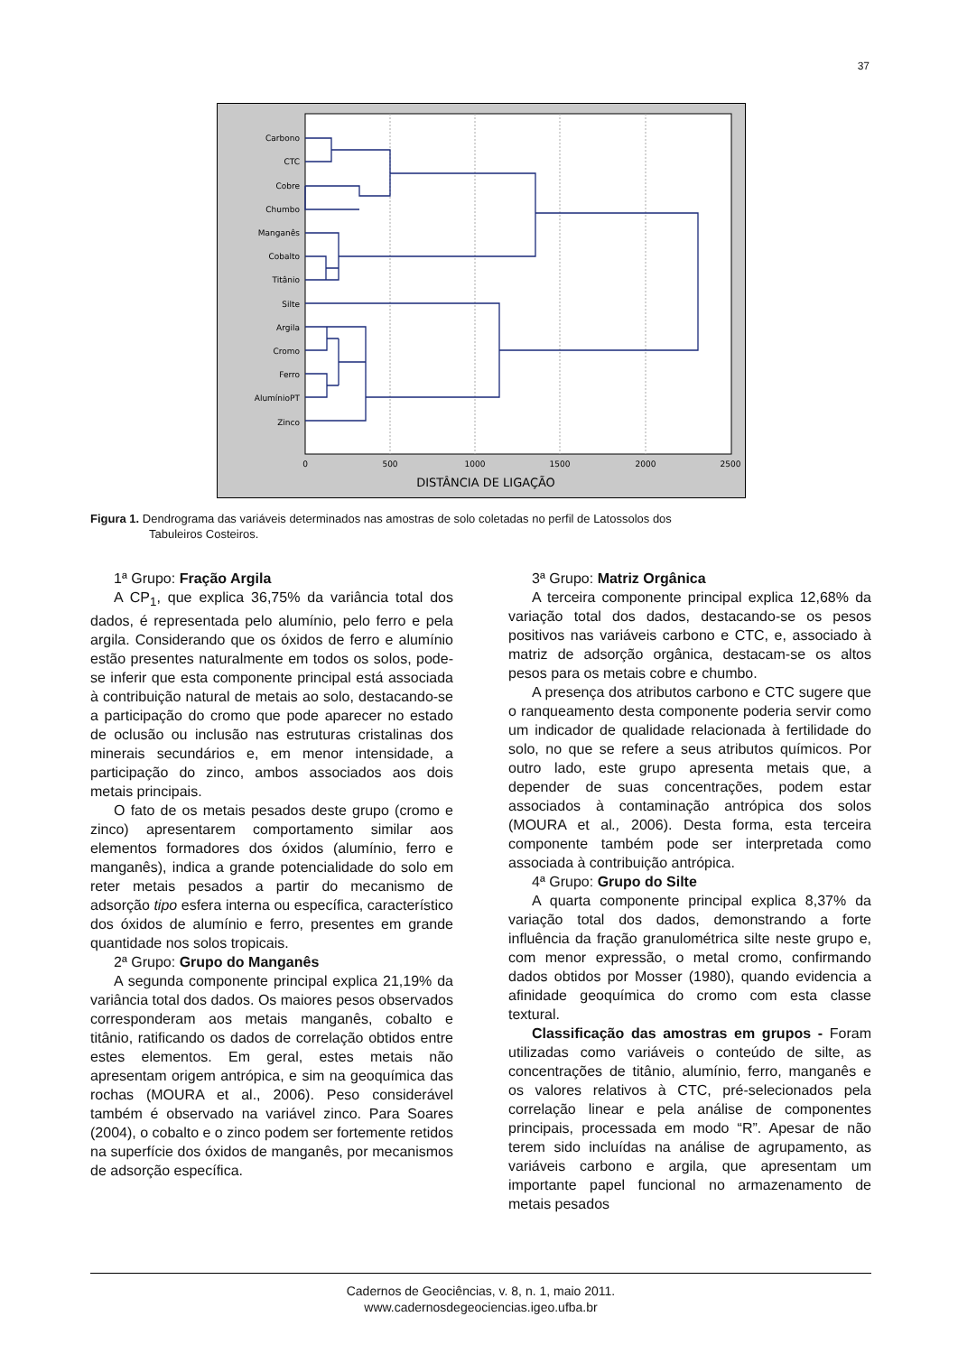37
Carbono
CTC
Cobre
Chumbo
Manganês
Cobalto
Titânio
Silte
Argila
Cromo
Ferro
AlumínioPT
Zinco
0
500
1000
1500
2000
2500
DISTÂNCIA DE LIGAÇÃO
Figura 1. Dendrograma das variáveis determinados nas amostras de solo coletadas no perfil de Latossolos dos
Tabuleiros Costeiros.
1ª Grupo: Fração Argila
A CP<sub>1</sub>, que explica 36,75% da variância total dos dados, é representada pelo alumínio, pelo ferro e pela argila. Considerando que os óxidos de ferro e alumínio estão presentes naturalmente em todos os solos, pode-se inferir que esta componente principal está associada à contribuição natural de metais ao solo, destacando-se a participação do cromo que pode aparecer no estado de oclusão ou inclusão nas estruturas cristalinas dos minerais secundários e, em menor intensidade, a participação do zinco, ambos associados aos dois metais principais.
O fato de os metais pesados deste grupo (cromo e zinco) apresentarem comportamento similar aos elementos formadores dos óxidos (alumínio, ferro e manganês), indica a grande potencialidade do solo em reter metais pesados a partir do mecanismo de adsorção tipo esfera interna ou específica, característico dos óxidos de alumínio e ferro, presentes em grande quantidade nos solos tropicais.
2ª Grupo: Grupo do Manganês
A segunda componente principal explica 21,19% da variância total dos dados. Os maiores pesos observados corresponderam aos metais manganês, cobalto e titânio, ratificando os dados de correlação obtidos entre estes elementos. Em geral, estes metais não apresentam origem antrópica, e sim na geoquímica das rochas (MOURA et al., 2006). Peso considerável também é observado na variável zinco. Para Soares (2004), o cobalto e o zinco podem ser fortemente retidos na superfície dos óxidos de manganês, por mecanismos de adsorção específica.
3ª Grupo: Matriz Orgânica
A terceira componente principal explica 12,68% da variação total dos dados, destacando-se os pesos positivos nas variáveis carbono e CTC, e, associado à matriz de adsorção orgânica, destacam-se os altos pesos para os metais cobre e chumbo.
A presença dos atributos carbono e CTC sugere que o ranqueamento desta componente poderia servir como um indicador de qualidade relacionada à fertilidade do solo, no que se refere a seus atributos químicos. Por outro lado, este grupo apresenta metais que, a depender de suas concentrações, podem estar associados à contaminação antrópica dos solos (MOURA et al., 2006). Desta forma, esta terceira componente também pode ser interpretada como associada à contribuição antrópica.
4ª Grupo: Grupo do Silte
A quarta componente principal explica 8,37% da variação total dos dados, demonstrando a forte influência da fração granulométrica silte neste grupo e, com menor expressão, o metal cromo, confirmando dados obtidos por Mosser (1980), quando evidencia a afinidade geoquímica do cromo com esta classe textural.
Classificação das amostras em grupos - Foram utilizadas como variáveis o conteúdo de silte, as concentrações de titânio, alumínio, ferro, manganês e os valores relativos à CTC, pré-selecionados pela correlação linear e pela análise de componentes principais, processada em modo “R”. Apesar de não terem sido incluídas na análise de agrupamento, as variáveis carbono e argila, que apresentam um importante papel funcional no armazenamento de metais pesados
Cadernos de Geociências, v. 8, n. 1, maio 2011.
www.cadernosdegeociencias.igeo.ufba.br